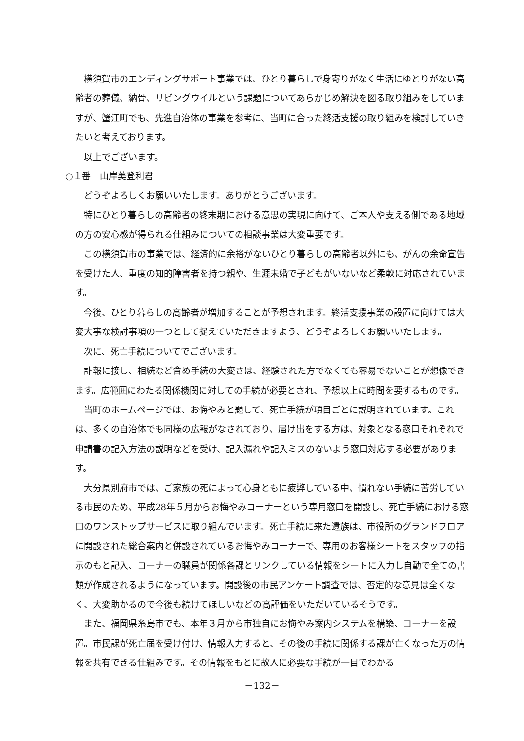横須賀市のエンディングサポート事業では、ひとり暮らしで身寄りがなく生活にゆとりがない高齢者の葬儀、納骨、リビングウイルという課題についてあらかじめ解決を図る取り組みをしていますが、蟹江町でも、先進自治体の事業を参考に、当町に合った終活支援の取り組みを検討していきたいと考えております。
以上でございます。
○１番　山岸美登利君
どうぞよろしくお願いいたします。ありがとうございます。
特にひとり暮らしの高齢者の終末期における意思の実現に向けて、ご本人や支える側である地域の方の安心感が得られる仕組みについての相談事業は大変重要です。
この横須賀市の事業では、経済的に余裕がないひとり暮らしの高齢者以外にも、がんの余命宣告を受けた人、重度の知的障害者を持つ親や、生涯未婚で子どもがいないなど柔軟に対応されています。
今後、ひとり暮らしの高齢者が増加することが予想されます。終活支援事業の設置に向けては大変大事な検討事項の一つとして捉えていただきますよう、どうぞよろしくお願いいたします。
次に、死亡手続についてでございます。
訃報に接し、相続など含め手続の大変さは、経験された方でなくても容易でないことが想像できます。広範囲にわたる関係機関に対しての手続が必要とされ、予想以上に時間を要するものです。
当町のホームページでは、お悔やみと題して、死亡手続が項目ごとに説明されています。これは、多くの自治体でも同様の広報がなされており、届け出をする方は、対象となる窓口それぞれで申請書の記入方法の説明などを受け、記入漏れや記入ミスのないよう窓口対応する必要があります。
大分県別府市では、ご家族の死によって心身ともに疲弊している中、慣れない手続に苦労している市民のため、平成28年５月からお悔やみコーナーという専用窓口を開設し、死亡手続における窓口のワンストップサービスに取り組んでいます。死亡手続に来た遺族は、市役所のグランドフロアに開設された総合案内と併設されているお悔やみコーナーで、専用のお客様シートをスタッフの指示のもと記入、コーナーの職員が関係各課とリンクしている情報をシートに入力し自動で全ての書類が作成されるようになっています。開設後の市民アンケート調査では、否定的な意見は全くなく、大変助かるので今後も続けてほしいなどの高評価をいただいているそうです。
また、福岡県糸島市でも、本年３月から市独自にお悔やみ案内システムを構築、コーナーを設置。市民課が死亡届を受け付け、情報入力すると、その後の手続に関係する課が亡くなった方の情報を共有できる仕組みです。その情報をもとに故人に必要な手続が一目でわかる
－132－